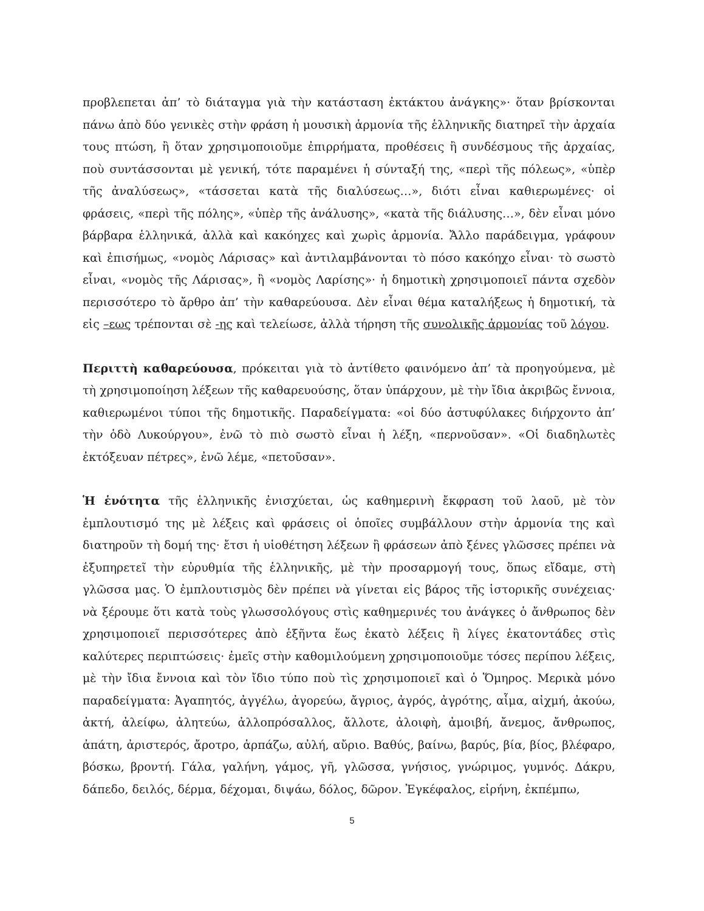προβλεπεται ἀπ’ τὸ διάταγμα γιὰ τὴν κατάσταση ἐκτάκτου ἀνάγκης»· ὅταν βρίσκονται πάνω ἀπὸ δύο γενικὲς στὴν φράση ἡ μουσικὴ ἁρμονία τῆς ἑλληνικῆς διατηρεῖ τὴν ἀρχαία τους πτώση, ἢ ὅταν χρησιμοποιοῦμε ἐπιρρήματα, προθέσεις ἢ συνδέσμους τῆς ἀρχαίας, ποὺ συντάσσονται μὲ γενική, τότε παραμένει ἡ σύνταξή της, «περὶ τῆς πόλεως», «ὑπὲρ τῆς ἀναλύσεως», «τάσσεται κατὰ τῆς διαλύσεως…», διότι εἶναι καθιερωμένες· οἱ φράσεις, «περὶ τῆς πόλης», «ὑπὲρ τῆς ἀνάλυσης», «κατὰ τῆς διάλυσης…», δὲν εἶναι μόνο βάρβαρα ἑλληνικά, ἀλλὰ καὶ κακόηχες καὶ χωρὶς ἁρμονία. Ἄλλο παράδειγμα, γράφουν καὶ ἐπισήμως, «νομὸς Λάρισας» καὶ ἀντιλαμβάνονται τὸ πόσο κακόηχο εἶναι· τὸ σωστὸ εἶναι, «νομὸς τῆς Λάρισας», ἢ «νομὸς Λαρίσης»· ἡ δημοτικὴ χρησιμοποιεῖ πάντα σχεδὸν περισσότερο τὸ ἄρθρο ἀπ’ τὴν καθαρεύουσα. Δὲν εἶναι θέμα καταλήξεως ἡ δημοτική, τὰ εἰς –εως τρέπονται σὲ -ης καὶ τελείωσε, ἀλλὰ τήρηση τῆς συνολικῆς ἁρμονίας τοῦ λόγου.
Περιττὴ καθαρεύουσα, πρόκειται γιὰ τὸ ἀντίθετο φαινόμενο ἀπ’ τὰ προηγούμενα, μὲ τὴ χρησιμοποίηση λέξεων τῆς καθαρευούσης, ὅταν ὑπάρχουν, μὲ τὴν ἴδια ἀκριβῶς ἔννοια, καθιερωμένοι τύποι τῆς δημοτικῆς. Παραδείγματα: «οἱ δύο ἀστυφύλακες διήρχοντο ἀπ’ τὴν ὁδὸ Λυκούργου», ἐνῶ τὸ πιὸ σωστὸ εἶναι ἡ λέξη, «περνοῦσαν». «Οἱ διαδηλωτὲς ἐκτόξευαν πέτρες», ἐνῶ λέμε, «πετοῦσαν».
Ἡ ἑνότητα τῆς ἑλληνικῆς ἐνισχύεται, ὡς καθημερινὴ ἔκφραση τοῦ λαοῦ, μὲ τὸν ἐμπλουτισμό της μὲ λέξεις καὶ φράσεις οἱ ὁποῖες συμβάλλουν στὴν ἁρμονία της καὶ διατηροῦν τὴ δομή της· ἔτσι ἡ υἱοθέτηση λέξεων ἢ φράσεων ἀπὸ ξένες γλῶσσες πρέπει νὰ ἐξυπηρετεῖ τὴν εὐρυθμία τῆς ἑλληνικῆς, μὲ τὴν προσαρμογή τους, ὅπως εἴδαμε, στὴ γλῶσσα μας. Ὁ ἐμπλουτισμὸς δὲν πρέπει νὰ γίνεται εἰς βάρος τῆς ἱστορικῆς συνέχειας· νὰ ξέρουμε ὅτι κατὰ τοὺς γλωσσολόγους στὶς καθημερινές του ἀνάγκες ὁ ἄνθρωπος δὲν χρησιμοποιεῖ περισσότερες ἀπὸ ἑξῆντα ἕως ἑκατὸ λέξεις ἢ λίγες ἑκατοντάδες στὶς καλύτερες περιπτώσεις· ἐμεῖς στὴν καθομιλούμενη χρησιμοποιοῦμε τόσες περίπου λέξεις, μὲ τὴν ἴδια ἔννοια καὶ τὸν ἴδιο τύπο ποὺ τὶς χρησιμοποιεῖ καὶ ὁ Ὅμηρος. Μερικὰ μόνο παραδείγματα: Ἀγαπητός, ἀγγέλω, ἀγορεύω, ἄγριος, ἀγρός, ἀγρότης, αἷμα, αἰχμή, ἀκούω, ἀκτή, ἀλείφω, ἀλητεύω, ἀλλοπρόσαλλος, ἄλλοτε, ἀλοιφὴ, ἀμοιβή, ἄνεμος, ἄνθρωπος, ἀπάτη, ἀριστερός, ἄροτρο, ἁρπάζω, αὐλή, αὔριο. Βαθύς, βαίνω, βαρύς, βία, βίος, βλέφαρο, βόσκω, βροντή. Γάλα, γαλήνη, γάμος, γῆ, γλῶσσα, γνήσιος, γνώριμος, γυμνός. Δάκρυ, δάπεδο, δειλός, δέρμα, δέχομαι, διψάω, δόλος, δῶρον. Ἐγκέφαλος, εἰρήνη, ἐκπέμπω,
5